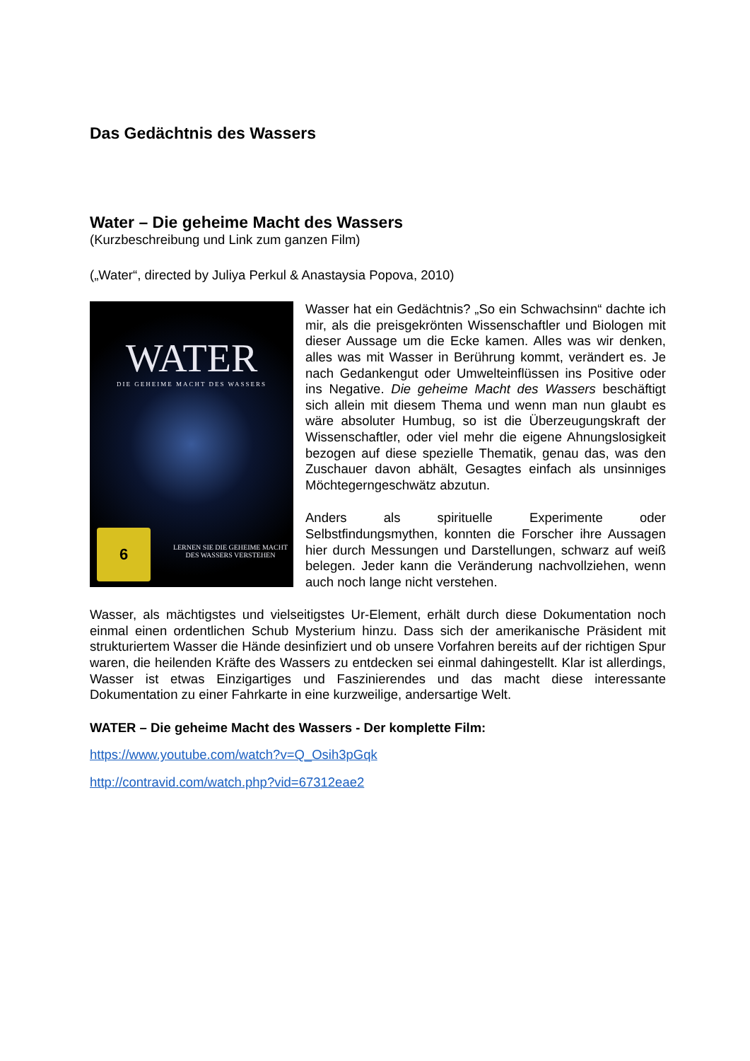Das Gedächtnis des Wassers
Water – Die geheime Macht des Wassers
(Kurzbeschreibung und Link zum ganzen Film)
(„Water“, directed by Juliya Perkul & Anastaysia Popova, 2010)
WATER
DIE GEHEIME MACHT DES WASSERS
LERNEN SIE DIE GEHEIME MACHT DES WASSERS VERSTEHEN
6
Wasser hat ein Gedächtnis? „So ein Schwachsinn“ dachte ich mir, als die preisgekrönten Wissenschaftler und Biologen mit dieser Aussage um die Ecke kamen. Alles was wir denken, alles was mit Wasser in Berührung kommt, verändert es. Je nach Gedankengut oder Umwelteinflüssen ins Positive oder ins Negative. Die geheime Macht des Wassers beschäftigt sich allein mit diesem Thema und wenn man nun glaubt es wäre absoluter Humbug, so ist die Überzeugungskraft der Wissenschaftler, oder viel mehr die eigene Ahnungslosigkeit bezogen auf diese spezielle Thematik, genau das, was den Zuschauer davon abhält, Gesagtes einfach als unsinniges Möchtegerngeschwätz abzutun.
Anders als spirituelle Experimente oder Selbstfindungsmythen, konnten die Forscher ihre Aussagen hier durch Messungen und Darstellungen, schwarz auf weiß belegen. Jeder kann die Veränderung nachvollziehen, wenn auch noch lange nicht verstehen.
Wasser, als mächtigstes und vielseitigstes Ur-Element, erhält durch diese Dokumentation noch einmal einen ordentlichen Schub Mysterium hinzu. Dass sich der amerikanische Präsident mit strukturiertem Wasser die Hände desinfiziert und ob unsere Vorfahren bereits auf der richtigen Spur waren, die heilenden Kräfte des Wassers zu entdecken sei einmal dahingestellt. Klar ist allerdings, Wasser ist etwas Einzigartiges und Faszinierendes und das macht diese interessante Dokumentation zu einer Fahrkarte in eine kurzweilige, andersartige Welt.
WATER – Die geheime Macht des Wassers - Der komplette Film:
https://www.youtube.com/watch?v=Q_Osih3pGqk
http://contravid.com/watch.php?vid=67312eae2